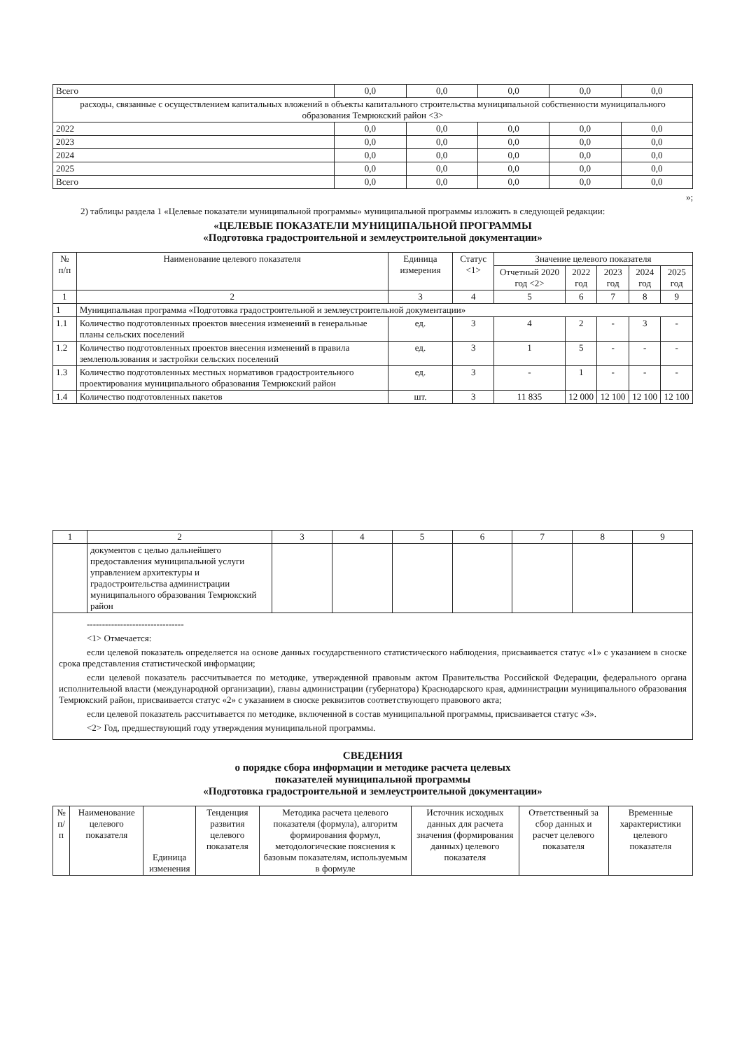| Всего | 0,0 | 0,0 | 0,0 | 0,0 | 0,0 |
| расходы, связанные с осуществлением капитальных вложений в объекты капитального строительства муниципальной собственности муниципального образования Темрюкский район <3> | | | | | |
| 2022 | 0,0 | 0,0 | 0,0 | 0,0 | 0,0 |
| 2023 | 0,0 | 0,0 | 0,0 | 0,0 | 0,0 |
| 2024 | 0,0 | 0,0 | 0,0 | 0,0 | 0,0 |
| 2025 | 0,0 | 0,0 | 0,0 | 0,0 | 0,0 |
| Всего | 0,0 | 0,0 | 0,0 | 0,0 | 0,0 |
»;
2) таблицы раздела 1 «Целевые показатели муниципальной программы» муниципальной программы изложить в следующей редакции:
«ЦЕЛЕВЫЕ ПОКАЗАТЕЛИ МУНИЦИПАЛЬНОЙ ПРОГРАММЫ
«Подготовка градостроительной и землеустроительной документации»
| № п/п | Наименование целевого показателя | Единица измерения | Статус <1> | Значение целевого показателя | | | | |
| | | | | Отчетный 2020 год <2> | 2022 год | 2023 год | 2024 год | 2025 год |
| 1 | 2 | 3 | 4 | 5 | 6 | 7 | 8 | 9 |
| 1 | Муниципальная программа «Подготовка градостроительной и землеустроительной документации» | | | | | | | |
| 1.1 | Количество подготовленных проектов внесения изменений в генеральные планы сельских поселений | ед. | 3 | 4 | 2 | - | 3 | - |
| 1.2 | Количество подготовленных проектов внесения изменений в правила землепользования и застройки сельских поселений | ед. | 3 | 1 | 5 | - | - | - |
| 1.3 | Количество подготовленных местных нормативов градостроительного проектирования муниципального образования Темрюкский район | ед. | 3 | - | 1 | - | - | - |
| 1.4 | Количество подготовленных пакетов | шт. | 3 | 11 835 | 12 000 | 12 100 | 12 100 | 12 100 |
| 1 | 2 | 3 | 4 | 5 | 6 | 7 | 8 | 9 |
| | документов с целью дальнейшего предоставления муниципальной услуги управлением архитектуры и градостроительства администрации муниципального образования Темрюкский район | | | | | | | |
| -------------------------------- <1> Отмечается: если целевой показатель определяется на основе данных государственного статистического наблюдения, присваивается статус «1» с указанием в сноске срока представления статистической информации; если целевой показатель рассчитывается по методике, утвержденной правовым актом Правительства Российской Федерации, федерального органа исполнительной власти (международной организации), главы администрации (губернатора) Краснодарского края, администрации муниципального образования Темрюкский район, присваивается статус «2» с указанием в сноске реквизитов соответствующего правового акта; если целевой показатель рассчитывается по методике, включенной в состав муниципальной программы, присваивается статус «3». <2> Год, предшествующий году утверждения муниципальной программы. | | | | | | | | |
СВЕДЕНИЯ
о порядке сбора информации и методике расчета целевых
показателей муниципальной программы
«Подготовка градостроительной и землеустроительной документации»
| № п/п | Наименование целевого показателя | Единица изменения | Тенденция развития целевого показателя | Методика расчета целевого показателя (формула), алгоритм формирования формул, методологические пояснения к базовым показателям, используемым в формуле | Источник исходных данных для расчета значения (формирования данных) целевого показателя | Ответственный за сбор данных и расчет целевого показателя | Временные характеристики целевого показателя |